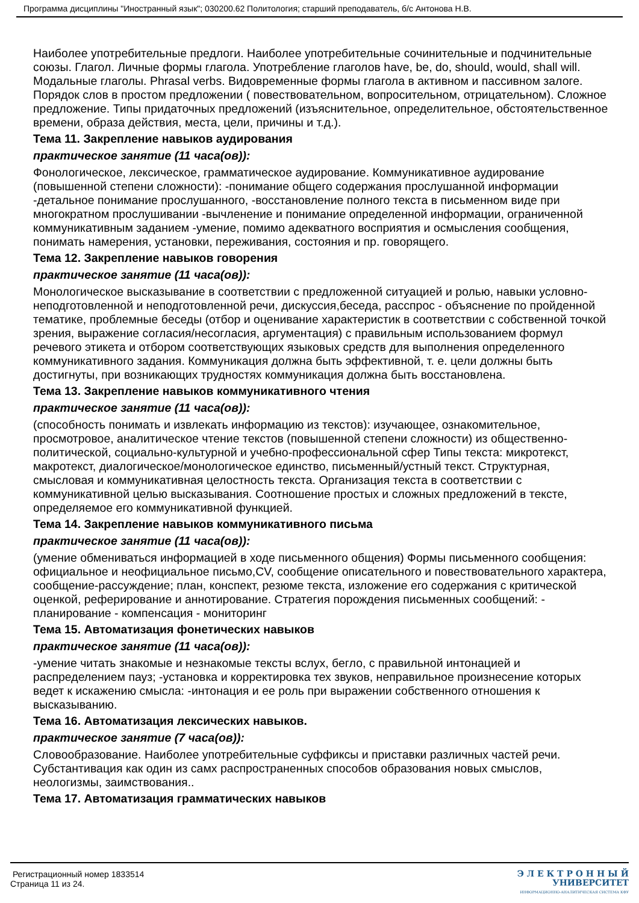Программа дисциплины "Иностранный язык"; 030200.62 Политология; старший преподаватель, б/с Антонова Н.В.
Наиболее употребительные предлоги. Наиболее употребительные сочинительные и подчинительные союзы. Глагол. Личные формы глагола. Употребление глаголов have, be, do, should, would, shall will. Модальные глаголы. Phrasal verbs. Видовременные формы глагола в активном и пассивном залоге. Порядок слов в простом предложении ( повествовательном, вопросительном, отрицательном). Сложное предложение. Типы придаточных предложений (изъяснительное, определительное, обстоятельственное времени, образа действия, места, цели, причины и т.д.).
Тема 11. Закрепление навыков аудирования
практическое занятие (11 часа(ов)):
Фонологическое, лексическое, грамматическое аудирование. Коммуникативное аудирование (повышенной степени сложности): -понимание общего содержания прослушанной информации -детальное понимание прослушанного, -восстановление полного текста в письменном виде при многократном прослушивании -вычленение и понимание определенной информации, ограниченной коммуникативным заданием -умение, помимо адекватного восприятия и осмысления сообщения, понимать намерения, установки, переживания, состояния и пр. говорящего.
Тема 12. Закрепление навыков говорения
практическое занятие (11 часа(ов)):
Монологическое высказывание в соответствии с предложенной ситуацией и ролью, навыки условно-неподготовленной и неподготовленной речи, дискуссия,беседа, расспрос - объяснение по пройденной тематике, проблемные беседы (отбор и оценивание характеристик в соответствии с собственной точкой зрения, выражение согласия/несогласия, аргументация) с правильным использованием формул речевого этикета и отбором соответствующих языковых средств для выполнения определенного коммуникативного задания. Коммуникация должна быть эффективной, т. е. цели должны быть достигнуты, при возникающих трудностях коммуникация должна быть восстановлена.
Тема 13. Закрепление навыков коммуникативного чтения
практическое занятие (11 часа(ов)):
(способность понимать и извлекать информацию из текстов): изучающее, ознакомительное, просмотровое, аналитическое чтение текстов (повышенной степени сложности) из общественно-политической, социально-культурной и учебно-профессиональной сфер Типы текста: микротекст, макротекст, диалогическое/монологическое единство, письменный/устный текст. Структурная, смысловая и коммуникативная целостность текста. Организация текста в соответствии с коммуникативной целью высказывания. Соотношение простых и сложных предложений в тексте, определяемое его коммуникативной функцией.
Тема 14. Закрепление навыков коммуникативного письма
практическое занятие (11 часа(ов)):
(умение обмениваться информацией в ходе письменного общения) Формы письменного сообщения: официальное и неофициальное письмо,CV, сообщение описательного и повествовательного характера, сообщение-рассуждение; план, конспект, резюме текста, изложение его содержания с критической оценкой, реферирование и аннотирование. Стратегия порождения письменных сообщений: - планирование - компенсация - мониторинг
Тема 15. Автоматизация фонетических навыков
практическое занятие (11 часа(ов)):
-умение читать знакомые и незнакомые тексты вслух, бегло, с правильной интонацией и распределением пауз; -установка и корректировка тех звуков, неправильное произнесение которых ведет к искажению смысла: -интонация и ее роль при выражении собственного отношения к высказыванию.
Тема 16. Автоматизация лексических навыков.
практическое занятие (7 часа(ов)):
Словообразование. Наиболее употребительные суффиксы и приставки различных частей речи. Субстантивация как один из самх распространенных способов образования новых смыслов, неологизмы, заимствования..
Тема 17. Автоматизация грамматических навыков
Регистрационный номер 1833514
Страница 11 из 24.
Э Л Е К Т Р О Н Н Ы Й
УНИВЕРСИТЕТ
ИНФОРМАЦИОННО-АНАЛИТИЧЕСКАЯ СИСТЕМА КФУ